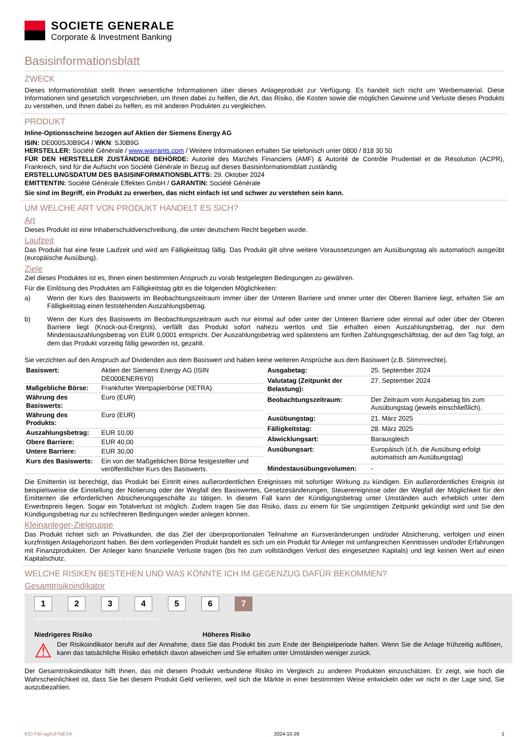SOCIETE GENERALE
Corporate & Investment Banking
Basisinformationsblatt
ZWECK
Dieses Informationsblatt stellt Ihnen wesentliche Informationen über dieses Anlageprodukt zur Verfügung. Es handelt sich nicht um Werbematerial. Diese Informationen sind gesetzlich vorgeschrieben, um Ihnen dabei zu helfen, die Art, das Risiko, die Kosten sowie die möglichen Gewinne und Verluste dieses Produkts zu verstehen, und Ihnen dabei zu helfen, es mit anderen Produkten zu vergleichen.
PRODUKT
Inline-Optionsscheine bezogen auf Aktien der Siemens Energy AG
ISIN: DE000SJ0B9G4 / WKN: SJ0B9G
HERSTELLER: Société Générale / www.warrants.com / Weitere Informationen erhalten Sie telefonisch unter 0800 / 818 30 50
FÜR DEN HERSTELLER ZUSTÄNDIGE BEHÖRDE: Autorité des Marchés Financiers (AMF) & Autorité de Contrôle Prudentiel et de Résolution (ACPR), Frankreich, sind für die Aufsicht von Société Générale in Bezug auf dieses Basisinformationsblatt zuständig
ERSTELLUNGSDATUM DES BASISINFORMATIONSBLATTS: 29. Oktober 2024
EMITTENTIN: Société Générale Effekten GmbH / GARANTIN: Société Générale
Sie sind im Begriff, ein Produkt zu erwerben, das nicht einfach ist und schwer zu verstehen sein kann.
UM WELCHE ART VON PRODUKT HANDELT ES SICH?
Art
Dieses Produkt ist eine Inhaberschuldverschreibung, die unter deutschem Recht begeben wurde.
Laufzeit
Das Produkt hat eine feste Laufzeit und wird am Fälligkeitstag fällig. Das Produkt gilt ohne weitere Voraussetzungen am Ausübungstag als automatisch ausgeübt (europäische Ausübung).
Ziele
Ziel dieses Produktes ist es, Ihnen einen bestimmten Anspruch zu vorab festgelegten Bedingungen zu gewähren.
Für die Einlösung des Produktes am Fälligkeitstag gibt es die folgenden Möglichkeiten:
a) Wenn der Kurs des Basiswerts im Beobachtungszeitraum immer über der Unteren Barriere und immer unter der Oberen Barriere liegt, erhalten Sie am Fälligkeitstag einen feststehenden Auszahlungsbetrag.
b) Wenn der Kurs des Basiswerts im Beobachtungszeitraum auch nur einmal auf oder unter der Unteren Barriere oder einmal auf oder über der Oberen Barriere liegt (Knock-out-Ereignis), verfällt das Produkt sofort nahezu wertlos und Sie erhalten einen Auszahlungsbetrag, der nur dem Mindestauszahlungsbetrag von EUR 0,0001 entspricht. Der Auszahlungsbetrag wird spätestens am fünften Zahlungsgeschäftstag, der auf den Tag folgt, an dem das Produkt vorzeitig fällig geworden ist, gezahlt.
Sie verzichten auf den Anspruch auf Dividenden aus dem Basiswert und haben keine weiteren Ansprüche aus dem Basiswert (z.B. Stimmrechte).
| Basiswert: | Aktien der Siemens Energy AG (ISIN DE000ENER6Y0) |
| Maßgebliche Börse: | Frankfurter Wertpapierbörse (XETRA) |
| Währung des Basiswerts: | Euro (EUR) |
| Währung des Produkts: | Euro (EUR) |
| Auszahlungsbetrag: | EUR 10,00 |
| Obere Barriere: | EUR 40,00 |
| Untere Barriere: | EUR 30,00 |
| Kurs des Basiswerts: | Ein von der Maßgeblichen Börse festgestellter und veröffentlichter Kurs des Basiswerts. |
| Ausgabetag: | 25. September 2024 |
| Valutatag (Zeitpunkt der Belastung): | 27. September 2024 |
| Beobachtungszeitraum: | Der Zeitraum vom Ausgabetag bis zum Ausübungstag (jeweils einschließlich). |
| Ausübungstag: | 21. März 2025 |
| Fälligkeitstag: | 28. März 2025 |
| Abwicklungsart: | Barausgleich |
| Ausübungsart: | Europäisch (d.h. die Ausübung erfolgt automatisch am Ausübungstag) |
| Mindestausübungsvolumen: | - |
Die Emittentin ist berechtigt, das Produkt bei Eintritt eines außerordentlichen Ereignisses mit sofortiger Wirkung zu kündigen. Ein außerordentliches Ereignis ist beispielsweise die Einstellung der Notierung oder der Wegfall des Basiswertes, Gesetzesänderungen, Steuerereignisse oder der Wegfall der Möglichkeit für den Emittenten die erforderlichen Absicherungsgeschäfte zu tätigen. In diesem Fall kann der Kündigungsbetrag unter Umständen auch erheblich unter dem Erwerbspreis liegen. Sogar ein Totalverlust ist möglich. Zudem tragen Sie das Risiko, dass zu einem für Sie ungünstigen Zeitpunkt gekündigt wird und Sie den Kündigungsbetrag nur zu schlechteren Bedingungen wieder anlegen können.
Kleinanleger-Zielgruppe
Das Produkt richtet sich an Privatkunden, die das Ziel der überproportionalen Teilnahme an Kursveränderungen und/oder Absicherung, verfolgen und einen kurzfristigen Anlagehorizont haben. Bei dem vorliegenden Produkt handelt es sich um ein Produkt für Anleger mit umfangreichen Kenntnissen und/oder Erfahrungen mit Finanzprodukten. Der Anleger kann finanzielle Verluste tragen (bis hin zum vollständigen Verlust des eingesetzten Kapitals) und legt keinen Wert auf einen Kapitalschutz.
WELCHE RISIKEN BESTEHEN UND WAS KÖNNTE ICH IM GEGENZUG DAFÜR BEKOMMEN?
Gesamtrisikoindikator
1 2 3 4 5 6 7
‹••••••••••••••••••••••••••••••••••••›
Niedrigeres Risiko Höheres Risiko
⚠
Der Risikoindikator beruht auf der Annahme, dass Sie das Produkt bis zum Ende der Beispielperiode halten. Wenn Sie die Anlage frühzeitig auflösen, kann das tatsächliche Risiko erheblich davon abweichen und Sie erhalten unter Umständen weniger zurück.
Der Gesamtrisikoindikator hilft Ihnen, das mit diesem Produkt verbundene Risiko im Vergleich zu anderen Produkten einzuschätzen. Er zeigt, wie hoch die Wahrscheinlichkeit ist, dass Sie bei diesem Produkt Geld verlieren, weil sich die Märkte in einer bestimmten Weise entwickeln oder wir nicht in der Lage sind, Sie auszubezahlen.
KID-FBI-agNJl7NEX9 2024-10-29 1